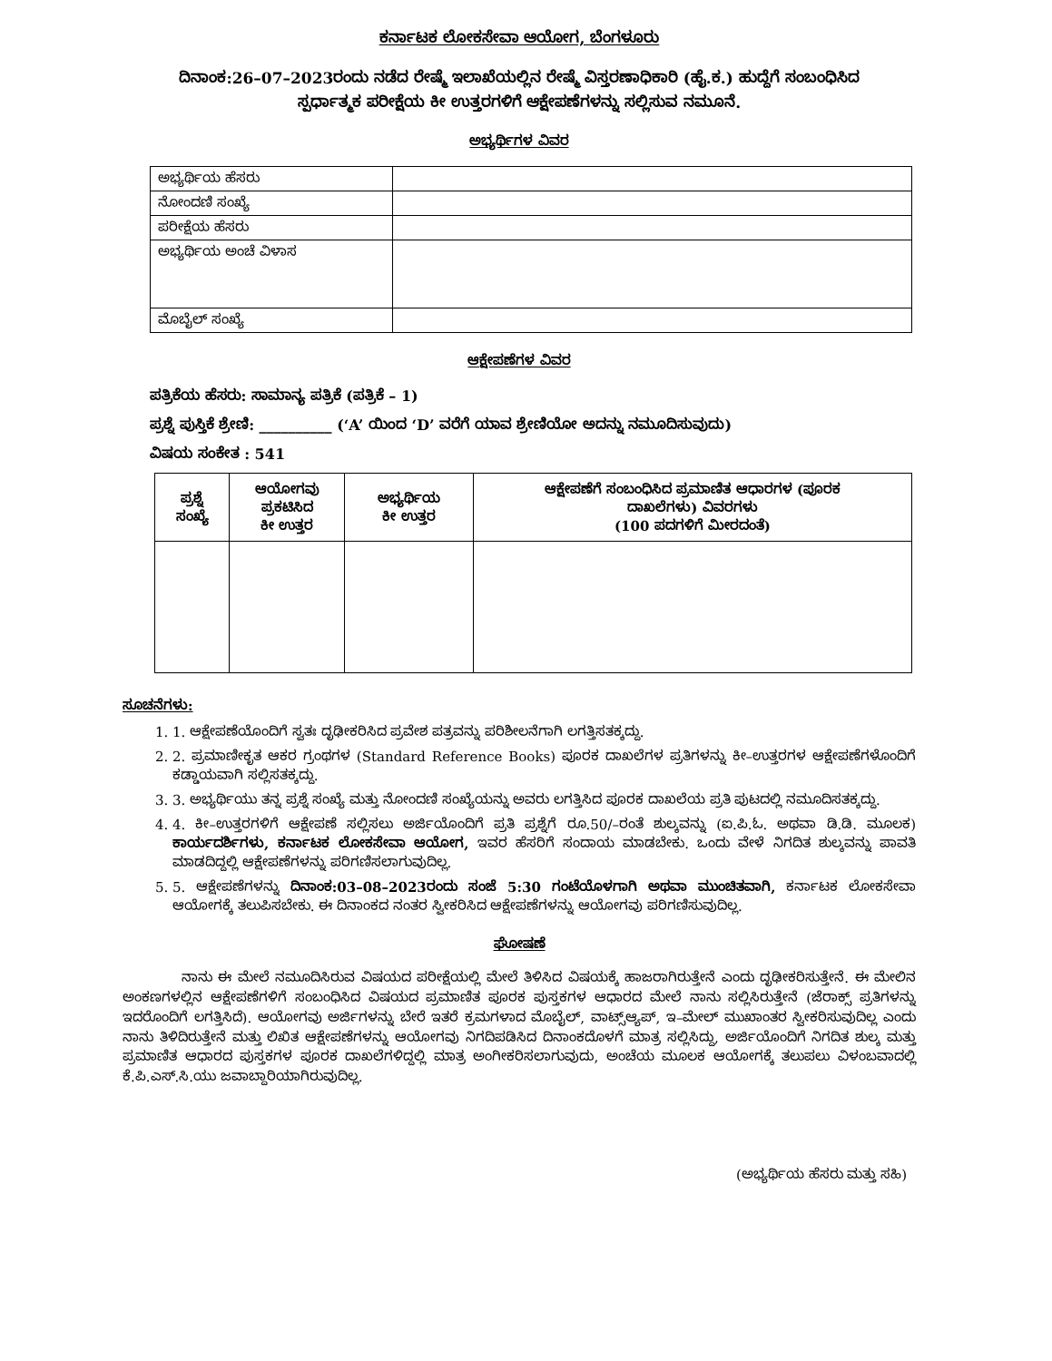ಕರ್ನಾಟಕ ಲೋಕಸೇವಾ ಆಯೋಗ, ಬೆಂಗಳೂರು
ದಿನಾಂಕ:26–07–2023ರಂದು ನಡೆದ ರೇಷ್ಮೆ ಇಲಾಖೆಯಲ್ಲಿನ ರೇಷ್ಮೆ ವಿಸ್ತರಣಾಧಿಕಾರಿ (ಹೈ.ಕ.) ಹುದ್ದೆಗೆ ಸಂಬಂಧಿಸಿದ
ಸ್ಪರ್ಧಾತ್ಮಕ ಪರೀಕ್ಷೆಯ ಕೀ ಉತ್ತರಗಳಿಗೆ ಆಕ್ಷೇಪಣೆಗಳನ್ನು ಸಲ್ಲಿಸುವ ನಮೂನೆ.
ಅಭ್ಯರ್ಥಿಗಳ ವಿವರ
| ಅಭ್ಯರ್ಥಿಯ ಹೆಸರು | |
| ನೋಂದಣಿ ಸಂಖ್ಯೆ | |
| ಪರೀಕ್ಷೆಯ ಹೆಸರು | |
| ಅಭ್ಯರ್ಥಿಯ ಅಂಚೆ ವಿಳಾಸ | |
| ಮೊಬೈಲ್ ಸಂಖ್ಯೆ | |
ಆಕ್ಷೇಪಣೆಗಳ ವಿವರ
ಪತ್ರಿಕೆಯ ಹೆಸರು: ಸಾಮಾನ್ಯ ಪತ್ರಿಕೆ (ಪತ್ರಿಕೆ – 1)
ಪ್ರಶ್ನೆ ಪುಸ್ತಿಕೆ ಶ್ರೇಣಿ: __________ (‘A’ ಯಿಂದ ‘D’ ವರೆಗೆ ಯಾವ ಶ್ರೇಣಿಯೋ ಅದನ್ನು ನಮೂದಿಸುವುದು)
ವಿಷಯ ಸಂಕೇತ : 541
| ಪ್ರಶ್ನೆ ಸಂಖ್ಯೆ | ಆಯೋಗವು ಪ್ರಕಟಿಸಿದ ಕೀ ಉತ್ತರ | ಅಭ್ಯರ್ಥಿಯ ಕೀ ಉತ್ತರ | ಆಕ್ಷೇಪಣೆಗೆ ಸಂಬಂಧಿಸಿದ ಪ್ರಮಾಣಿತ ಆಧಾರಗಳ (ಪೂರಕ ದಾಖಲೆಗಳು) ವಿವರಗಳು (100 ಪದಗಳಿಗೆ ಮೀರದಂತೆ) |
| --- | --- | --- | --- |
ಸೂಚನೆಗಳು:
1. 1. ಆಕ್ಷೇಪಣೆಯೊಂದಿಗೆ ಸ್ವತಃ ದೃಢೀಕರಿಸಿದ ಪ್ರವೇಶ ಪತ್ರವನ್ನು ಪರಿಶೀಲನೆಗಾಗಿ ಲಗತ್ತಿಸತಕ್ಕದ್ದು.
2. 2. ಪ್ರಮಾಣೀಕೃತ ಆಕರ ಗ್ರಂಥಗಳ (Standard Reference Books) ಪೂರಕ ದಾಖಲೆಗಳ ಪ್ರತಿಗಳನ್ನು ಕೀ–ಉತ್ತರಗಳ ಆಕ್ಷೇಪಣೆಗಳೊಂದಿಗೆ ಕಡ್ಡಾಯವಾಗಿ ಸಲ್ಲಿಸತಕ್ಕದ್ದು.
3. 3. ಅಭ್ಯರ್ಥಿಯು ತನ್ನ ಪ್ರಶ್ನೆ ಸಂಖ್ಯೆ ಮತ್ತು ನೋಂದಣಿ ಸಂಖ್ಯೆಯನ್ನು ಅವರು ಲಗತ್ತಿಸಿದ ಪೂರಕ ದಾಖಲೆಯ ಪ್ರತಿ ಪುಟದಲ್ಲಿ ನಮೂದಿಸತಕ್ಕದ್ದು.
4. 4. ಕೀ–ಉತ್ತರಗಳಿಗೆ ಆಕ್ಷೇಪಣೆ ಸಲ್ಲಿಸಲು ಅರ್ಜಿಯೊಂದಿಗೆ ಪ್ರತಿ ಪ್ರಶ್ನೆಗೆ ರೂ.50/–ರಂತೆ ಶುಲ್ಕವನ್ನು (ಐ.ಪಿ.ಓ. ಅಥವಾ ಡಿ.ಡಿ. ಮೂಲಕ) ಕಾರ್ಯದರ್ಶಿಗಳು, ಕರ್ನಾಟಕ ಲೋಕಸೇವಾ ಆಯೋಗ, ಇವರ ಹೆಸರಿಗೆ ಸಂದಾಯ ಮಾಡಬೇಕು. ಒಂದು ವೇಳೆ ನಿಗದಿತ ಶುಲ್ಕವನ್ನು ಪಾವತಿ ಮಾಡದಿದ್ದಲ್ಲಿ ಆಕ್ಷೇಪಣೆಗಳನ್ನು ಪರಿಗಣಿಸಲಾಗುವುದಿಲ್ಲ.
5. 5. ಆಕ್ಷೇಪಣೆಗಳನ್ನು ದಿನಾಂಕ:03–08–2023ರಂದು ಸಂಜೆ 5:30 ಗಂಟೆಯೊಳಗಾಗಿ ಅಥವಾ ಮುಂಚಿತವಾಗಿ, ಕರ್ನಾಟಕ ಲೋಕಸೇವಾ ಆಯೋಗಕ್ಕೆ ತಲುಪಿಸಬೇಕು. ಈ ದಿನಾಂಕದ ನಂತರ ಸ್ವೀಕರಿಸಿದ ಆಕ್ಷೇಪಣೆಗಳನ್ನು ಆಯೋಗವು ಪರಿಗಣಿಸುವುದಿಲ್ಲ.
ಘೋಷಣೆ
ನಾನು ಈ ಮೇಲೆ ನಮೂದಿಸಿರುವ ವಿಷಯದ ಪರೀಕ್ಷೆಯಲ್ಲಿ ಮೇಲೆ ತಿಳಿಸಿದ ವಿಷಯಕ್ಕೆ ಹಾಜರಾಗಿರುತ್ತೇನೆ ಎಂದು ದೃಢೀಕರಿಸುತ್ತೇನೆ. ಈ ಮೇಲಿನ ಅಂಕಣಗಳಲ್ಲಿನ ಆಕ್ಷೇಪಣೆಗಳಿಗೆ ಸಂಬಂಧಿಸಿದ ವಿಷಯದ ಪ್ರಮಾಣಿತ ಪೂರಕ ಪುಸ್ತಕಗಳ ಆಧಾರದ ಮೇಲೆ ನಾನು ಸಲ್ಲಿಸಿರುತ್ತೇನೆ (ಜೆರಾಕ್ಸ್ ಪ್ರತಿಗಳನ್ನು ಇದರೊಂದಿಗೆ ಲಗತ್ತಿಸಿದೆ). ಆಯೋಗವು ಅರ್ಜಿಗಳನ್ನು ಬೇರೆ ಇತರೆ ಕ್ರಮಗಳಾದ ಮೊಬೈಲ್, ವಾಟ್ಸ್‌ಆ್ಯಪ್, ಇ–ಮೇಲ್ ಮುಖಾಂತರ ಸ್ವೀಕರಿಸುವುದಿಲ್ಲ ಎಂದು ನಾನು ತಿಳಿದಿರುತ್ತೇನೆ ಮತ್ತು ಲಿಖಿತ ಆಕ್ಷೇಪಣೆಗಳನ್ನು ಆಯೋಗವು ನಿಗದಿಪಡಿಸಿದ ದಿನಾಂಕದೊಳಗೆ ಮಾತ್ರ ಸಲ್ಲಿಸಿದ್ದು, ಅರ್ಜಿಯೊಂದಿಗೆ ನಿಗದಿತ ಶುಲ್ಕ ಮತ್ತು ಪ್ರಮಾಣಿತ ಆಧಾರದ ಪುಸ್ತಕಗಳ ಪೂರಕ ದಾಖಲೆಗಳಿದ್ದಲ್ಲಿ ಮಾತ್ರ ಅಂಗೀಕರಿಸಲಾಗುವುದು, ಅಂಚೆಯ ಮೂಲಕ ಆಯೋಗಕ್ಕೆ ತಲುಪಲು ವಿಳಂಬವಾದಲ್ಲಿ ಕೆ.ಪಿ.ಎಸ್.ಸಿ.ಯು ಜವಾಬ್ದಾರಿಯಾಗಿರುವುದಿಲ್ಲ.
(ಅಭ್ಯರ್ಥಿಯ ಹೆಸರು ಮತ್ತು ಸಹಿ)